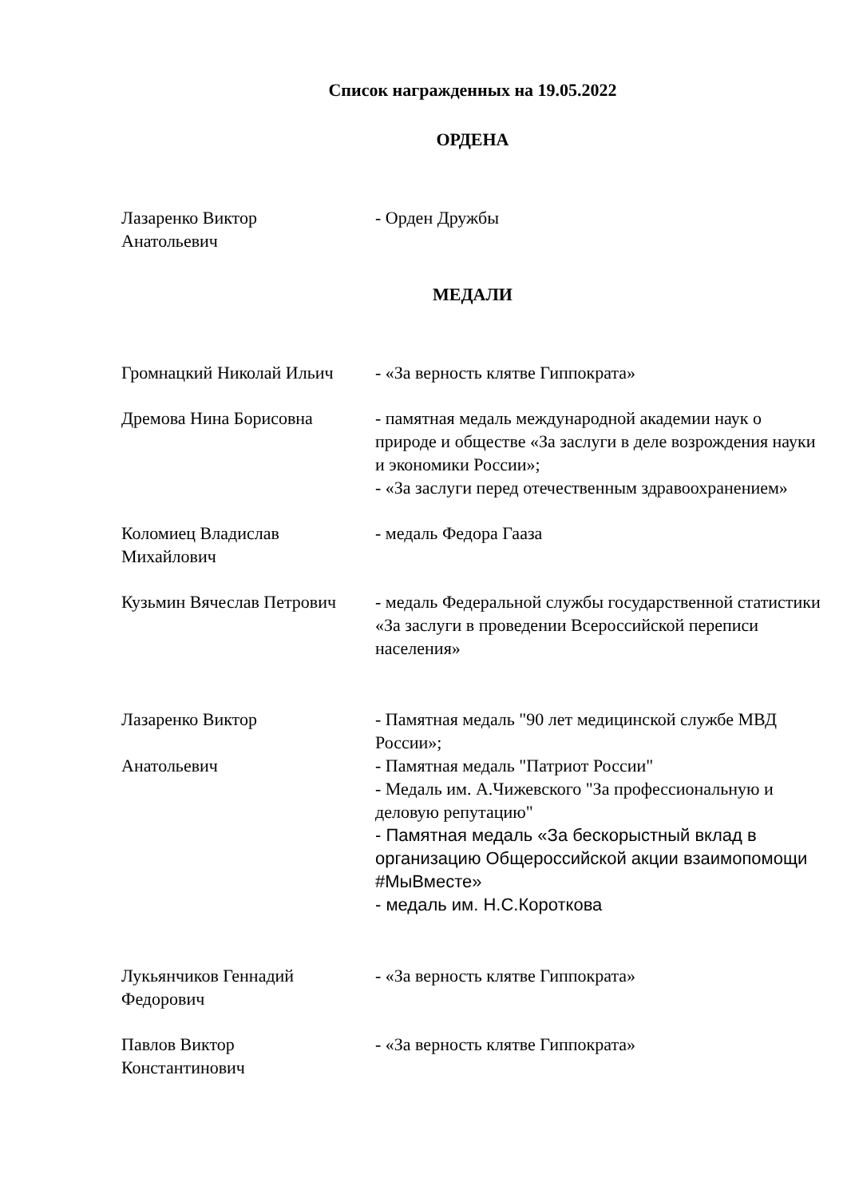Список награжденных на 19.05.2022
ОРДЕНА
Лазаренко Виктор
Анатольевич
- Орден Дружбы
МЕДАЛИ
Громнацкий Николай Ильич - «За верность клятве Гиппократа»
Дремова Нина Борисовна - памятная медаль международной академии наук о природе и обществе «За заслуги в деле возрождения науки и экономики России»;
- «За заслуги перед отечественным здравоохранением»
Коломиец Владислав
Михайлович
- медаль Федора Гааза
Кузьмин Вячеслав Петрович
- медаль Федеральной службы государственной статистики «За заслуги в проведении Всероссийской переписи населения»
Лазаренко Виктор
Анатольевич
- Памятная медаль "90 лет медицинской службе МВД
России»;
- Памятная медаль "Патриот России"
- Медаль им. А.Чижевского "За профессиональную и деловую репутацию"
- Памятная медаль «За бескорыстный вклад в организацию Общероссийской акции взаимопомощи #МыВместе»
- медаль им. Н.С.Короткова
Лукьянчиков Геннадий
Федорович
- «За верность клятве Гиппократа»
Павлов Виктор
Константинович
- «За верность клятве Гиппократа»